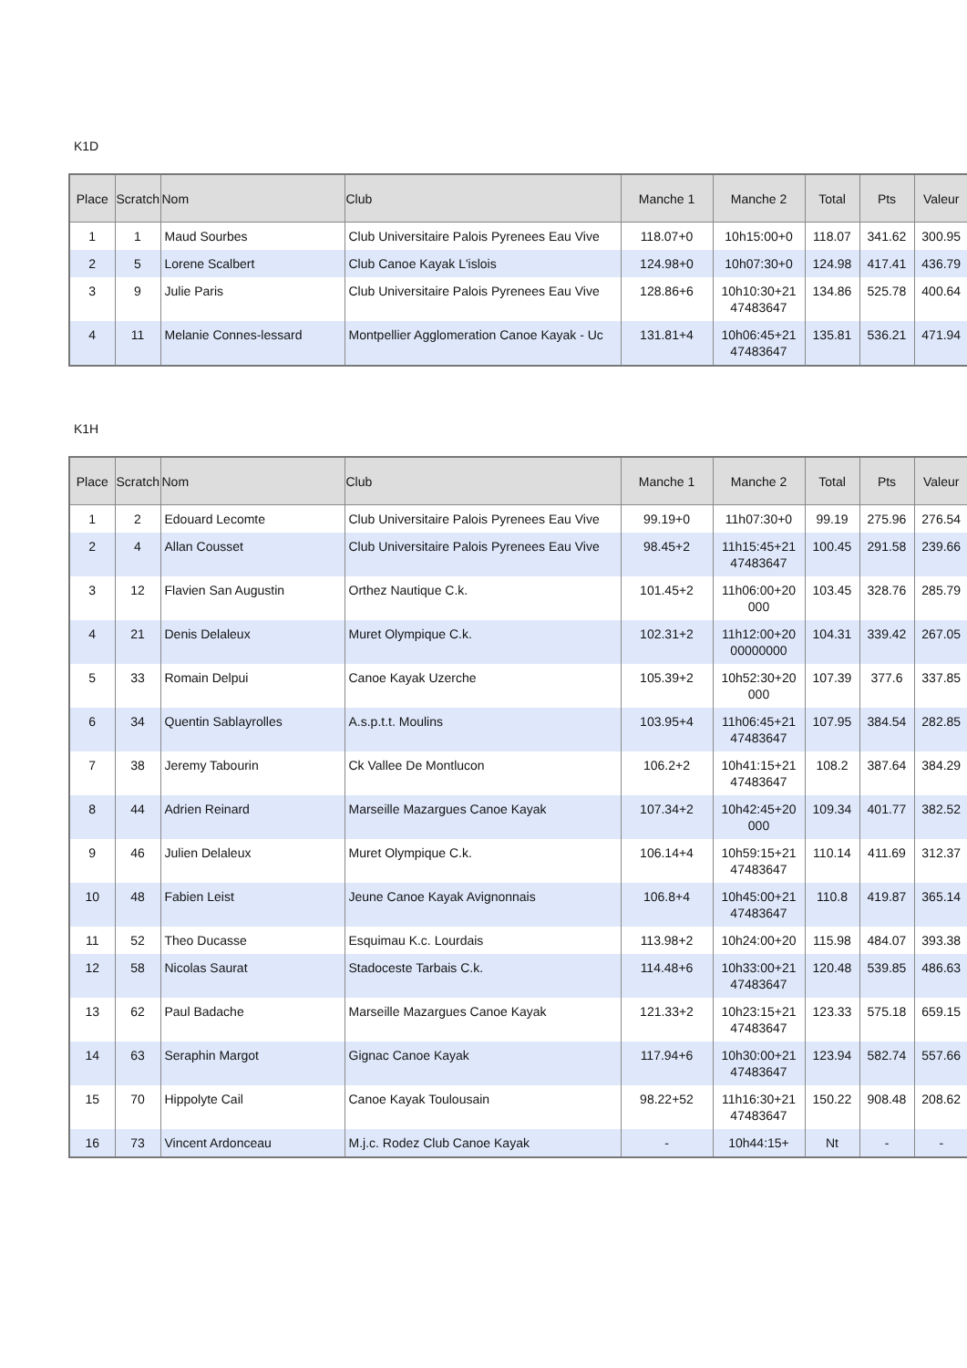K1D
| Place | Scratch | Nom | Club | Manche 1 | Manche 2 | Total | Pts | Valeur |
| --- | --- | --- | --- | --- | --- | --- | --- | --- |
| 1 | 1 | Maud Sourbes | Club Universitaire Palois Pyrenees Eau Vive | 118.07+0 | 10h15:00+0 | 118.07 | 341.62 | 300.95 |
| 2 | 5 | Lorene Scalbert | Club Canoe Kayak L'islois | 124.98+0 | 10h07:30+0 | 124.98 | 417.41 | 436.79 |
| 3 | 9 | Julie Paris | Club Universitaire Palois Pyrenees Eau Vive | 128.86+6 | 10h10:30+21 47483647 | 134.86 | 525.78 | 400.64 |
| 4 | 11 | Melanie Connes-lessard | Montpellier Agglomeration Canoe Kayak - Uc | 131.81+4 | 10h06:45+21 47483647 | 135.81 | 536.21 | 471.94 |
K1H
| Place | Scratch | Nom | Club | Manche 1 | Manche 2 | Total | Pts | Valeur |
| --- | --- | --- | --- | --- | --- | --- | --- | --- |
| 1 | 2 | Edouard Lecomte | Club Universitaire Palois Pyrenees Eau Vive | 99.19+0 | 11h07:30+0 | 99.19 | 275.96 | 276.54 |
| 2 | 4 | Allan Cousset | Club Universitaire Palois Pyrenees Eau Vive | 98.45+2 | 11h15:45+21 47483647 | 100.45 | 291.58 | 239.66 |
| 3 | 12 | Flavien San Augustin | Orthez Nautique C.k. | 101.45+2 | 11h06:00+20 000 | 103.45 | 328.76 | 285.79 |
| 4 | 21 | Denis Delaleux | Muret Olympique C.k. | 102.31+2 | 11h12:00+20 00000000 | 104.31 | 339.42 | 267.05 |
| 5 | 33 | Romain Delpui | Canoe Kayak Uzerche | 105.39+2 | 10h52:30+20 000 | 107.39 | 377.6 | 337.85 |
| 6 | 34 | Quentin Sablayrolles | A.s.p.t.t. Moulins | 103.95+4 | 11h06:45+21 47483647 | 107.95 | 384.54 | 282.85 |
| 7 | 38 | Jeremy Tabourin | Ck Vallee De Montlucon | 106.2+2 | 10h41:15+21 47483647 | 108.2 | 387.64 | 384.29 |
| 8 | 44 | Adrien Reinard | Marseille Mazargues Canoe Kayak | 107.34+2 | 10h42:45+20 000 | 109.34 | 401.77 | 382.52 |
| 9 | 46 | Julien Delaleux | Muret Olympique C.k. | 106.14+4 | 10h59:15+21 47483647 | 110.14 | 411.69 | 312.37 |
| 10 | 48 | Fabien Leist | Jeune Canoe Kayak Avignonnais | 106.8+4 | 10h45:00+21 47483647 | 110.8 | 419.87 | 365.14 |
| 11 | 52 | Theo Ducasse | Esquimau K.c. Lourdais | 113.98+2 | 10h24:00+20 | 115.98 | 484.07 | 393.38 |
| 12 | 58 | Nicolas Saurat | Stadoceste Tarbais C.k. | 114.48+6 | 10h33:00+21 47483647 | 120.48 | 539.85 | 486.63 |
| 13 | 62 | Paul Badache | Marseille Mazargues Canoe Kayak | 121.33+2 | 10h23:15+21 47483647 | 123.33 | 575.18 | 659.15 |
| 14 | 63 | Seraphin Margot | Gignac Canoe Kayak | 117.94+6 | 10h30:00+21 47483647 | 123.94 | 582.74 | 557.66 |
| 15 | 70 | Hippolyte Cail | Canoe Kayak Toulousain | 98.22+52 | 11h16:30+21 47483647 | 150.22 | 908.48 | 208.62 |
| 16 | 73 | Vincent Ardonceau | M.j.c. Rodez Club Canoe Kayak | - | 10h44:15+ | Nt | - | - |